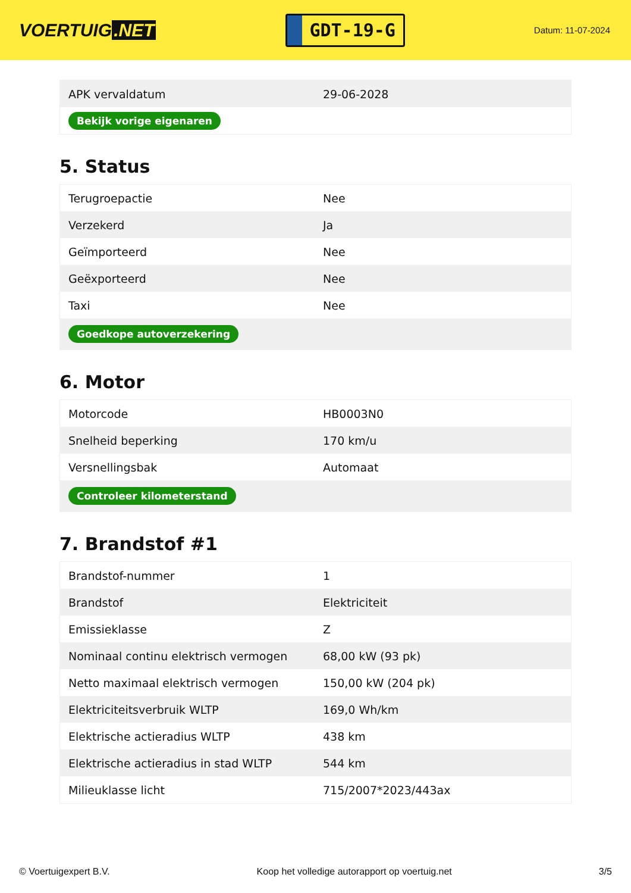VOERTUIG.NET
GDT-19-G
Datum: 11-07-2024
| APK vervaldatum | 29-06-2028 |
| Bekijk vorige eigenaren | |
5. Status
| Terugroepactie | Nee |
| Verzekerd | Ja |
| Geïmporteerd | Nee |
| Geëxporteerd | Nee |
| Taxi | Nee |
| Goedkope autoverzekering | |
6. Motor
| Motorcode | HB0003N0 |
| Snelheid beperking | 170 km/u |
| Versnellingsbak | Automaat |
| Controleer kilometerstand | |
7. Brandstof #1
| Brandstof-nummer | 1 |
| Brandstof | Elektriciteit |
| Emissieklasse | Z |
| Nominaal continu elektrisch vermogen | 68,00 kW (93 pk) |
| Netto maximaal elektrisch vermogen | 150,00 kW (204 pk) |
| Elektriciteitsverbruik WLTP | 169,0 Wh/km |
| Elektrische actieradius WLTP | 438 km |
| Elektrische actieradius in stad WLTP | 544 km |
| Milieuklasse licht | 715/2007*2023/443ax |
© Voertuigexpert B.V. Koop het volledige autorapport op voertuig.net 3/5